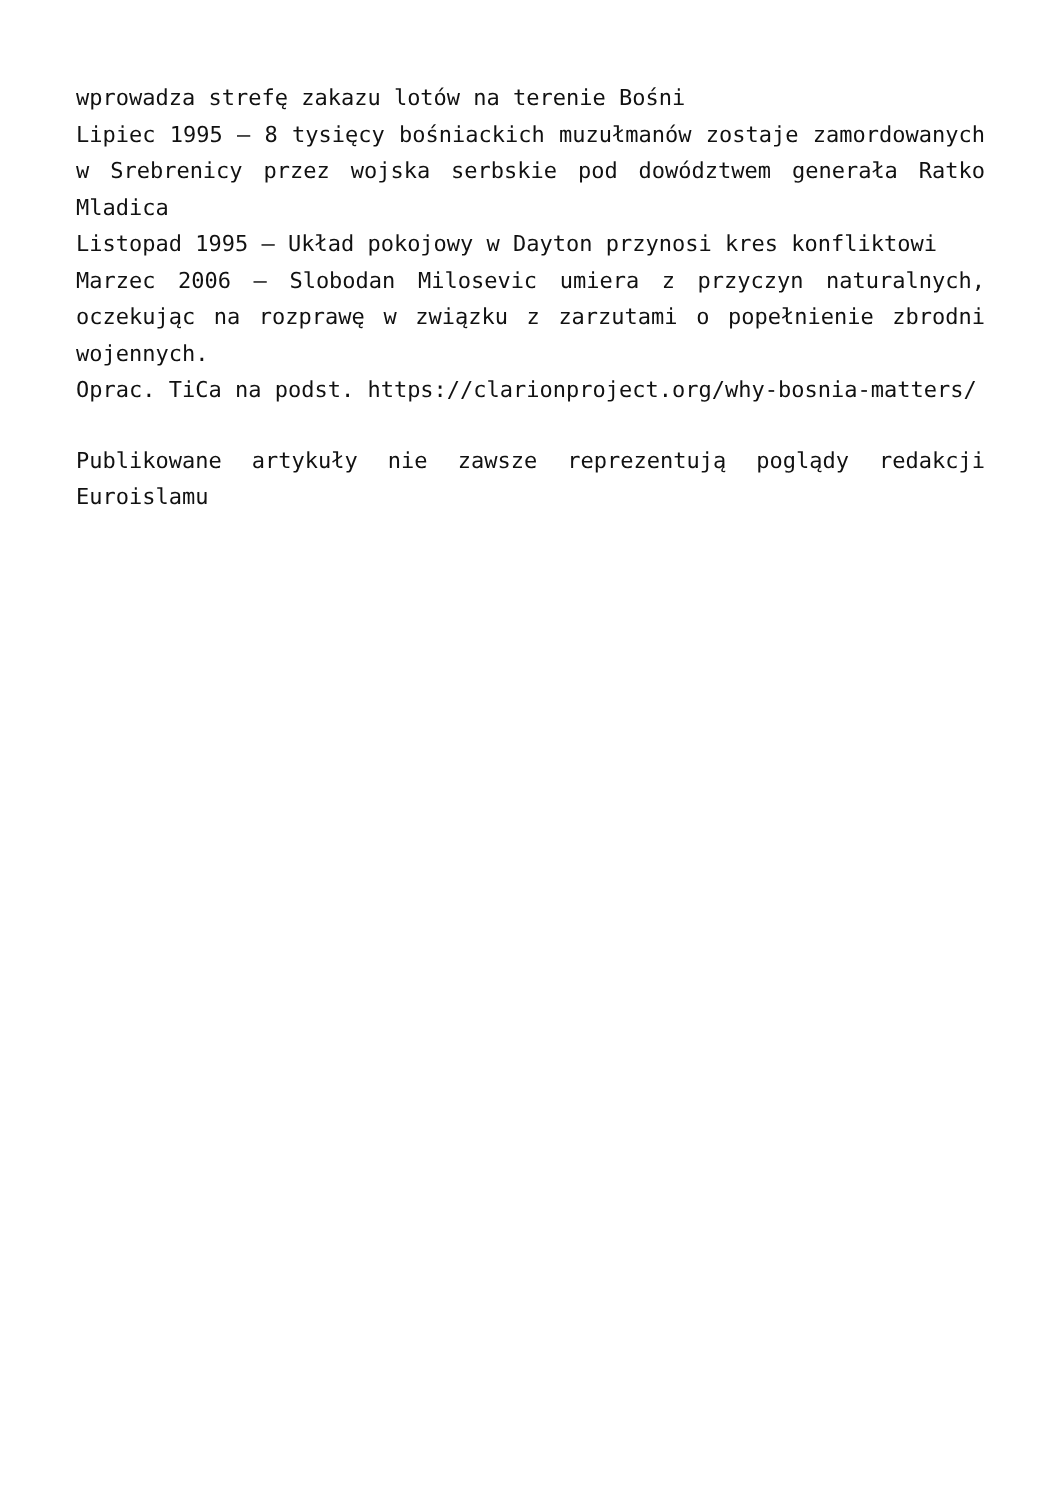wprowadza strefę zakazu lotów na terenie Bośni
Lipiec 1995 – 8 tysięcy bośniackich muzułmanów zostaje zamordowanych w Srebrenicy przez wojska serbskie pod dowództwem generała Ratko Mladica
Listopad 1995 – Układ pokojowy w Dayton przynosi kres konfliktowi
Marzec 2006 – Slobodan Milosevic umiera z przyczyn naturalnych, oczekując na rozprawę w związku z zarzutami o popełnienie zbrodni wojennych.
Oprac. TiCa na podst. https://clarionproject.org/why-bosnia-matters/
Publikowane artykuły nie zawsze reprezentują poglądy redakcji Euroislamu